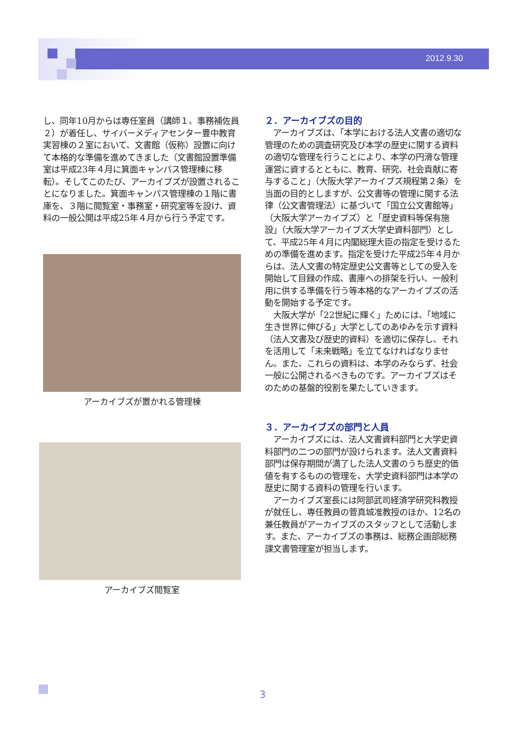2012.9.30
し、同年10月からは専任室員（講師１、事務補佐員２）が着任し、サイバーメディアセンター豊中教育実習棟の２室において、文書館（仮称）設置に向けて本格的な準備を進めてきました（文書館設置準備室は平成23年４月に箕面キャンパス管理棟に移転）。そしてこのたび、アーカイブズが設置されることになりました。箕面キャンパス管理棟の１階に書庫を、３階に閲覧室・事務室・研究室等を設け、資料の一般公開は平成25年４月から行う予定です。
アーカイブズが置かれる管理棟
アーカイブズ閲覧室
２．アーカイブズの目的
　アーカイブズは、「本学における法人文書の適切な管理のための調査研究及び本学の歴史に関する資料の適切な管理を行うことにより、本学の円滑な管理運営に資するとともに、教育、研究、社会貢献に寄与すること」（大阪大学アーカイブズ規程第２条）を当面の目的としますが、公文書等の管理に関する法律（公文書管理法）に基づいて「国立公文書館等」（大阪大学アーカイブズ）と「歴史資料等保有施設」（大阪大学アーカイブズ大学史資料部門）として、平成25年４月に内閣総理大臣の指定を受けるための準備を進めます。指定を受けた平成25年４月からは、法人文書の特定歴史公文書等としての受入を開始して目録の作成、書庫への排架を行い、一般利用に供する準備を行う等本格的なアーカイブズの活動を開始する予定です。
　大阪大学が「22世紀に輝く」ためには、「地域に生き世界に伸びる」大学としてのあゆみを示す資料（法人文書及び歴史的資料）を適切に保存し、それを活用して「未来戦略」を立てなければなりません。また、これらの資料は、本学のみならず、社会一般に公開されるべきものです。アーカイブズはそのための基盤的役割を果たしていきます。
３．アーカイブズの部門と人員
　アーカイブズには、法人文書資料部門と大学史資料部門の二つの部門が設けられます。法人文書資料部門は保存期間が満了した法人文書のうち歴史的価値を有するものの管理を、大学史資料部門は本学の歴史に関する資料の管理を行います。
　アーカイブズ室長には阿部武司経済学研究科教授が就任し、専任教員の菅真城准教授のほか、12名の兼任教員がアーカイブズのスタッフとして活動します。また、アーカイブズの事務は、総務企画部総務課文書管理室が担当します。
3